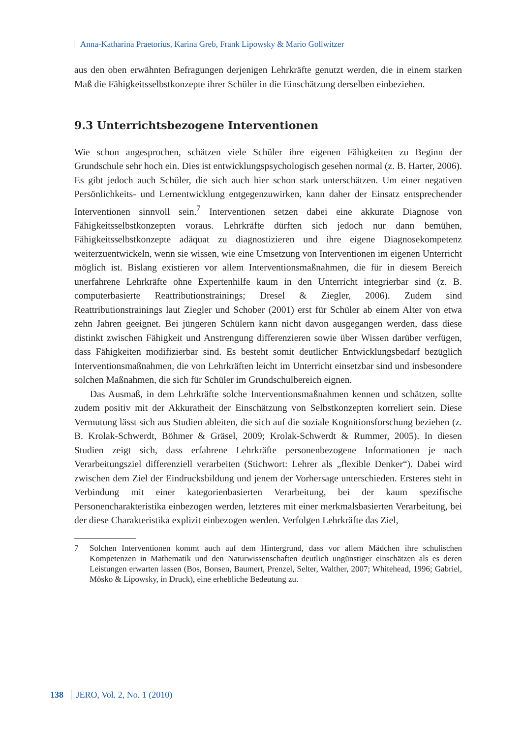Anna-Katharina Praetorius, Karina Greb, Frank Lipowsky & Mario Gollwitzer
aus den oben erwähnten Befragungen derjenigen Lehrkräfte genutzt werden, die in einem starken Maß die Fähigkeitsselbstkonzepte ihrer Schüler in die Einschätzung derselben einbeziehen.
9.3 Unterrichtsbezogene Interventionen
Wie schon angesprochen, schätzen viele Schüler ihre eigenen Fähigkeiten zu Beginn der Grundschule sehr hoch ein. Dies ist entwicklungspsychologisch gesehen normal (z. B. Harter, 2006). Es gibt jedoch auch Schüler, die sich auch hier schon stark unterschätzen. Um einer negativen Persönlichkeits- und Lernentwicklung entgegenzuwirken, kann daher der Einsatz entsprechender Interventionen sinnvoll sein.<sup>7</sup> Interventionen setzen dabei eine akkurate Diagnose von Fähigkeitsselbstkonzepten voraus. Lehrkräfte dürften sich jedoch nur dann bemühen, Fähigkeitsselbstkonzepte adäquat zu diagnostizieren und ihre eigene Diagnosekompetenz weiterzuentwickeln, wenn sie wissen, wie eine Umsetzung von Interventionen im eigenen Unterricht möglich ist. Bislang existieren vor allem Interventionsmaßnahmen, die für in diesem Bereich unerfahrene Lehrkräfte ohne Expertenhilfe kaum in den Unterricht integrierbar sind (z. B. computerbasierte Reattributionstrainings; Dresel & Ziegler, 2006). Zudem sind Reattributionstrainings laut Ziegler und Schober (2001) erst für Schüler ab einem Alter von etwa zehn Jahren geeignet. Bei jüngeren Schülern kann nicht davon ausgegangen werden, dass diese distinkt zwischen Fähigkeit und Anstrengung differenzieren sowie über Wissen darüber verfügen, dass Fähigkeiten modifizierbar sind. Es besteht somit deutlicher Entwicklungsbedarf bezüglich Interventionsmaßnahmen, die von Lehrkräften leicht im Unterricht einsetzbar sind und insbesondere solchen Maßnahmen, die sich für Schüler im Grundschulbereich eignen.
Das Ausmaß, in dem Lehrkräfte solche Interventionsmaßnahmen kennen und schätzen, sollte zudem positiv mit der Akkuratheit der Einschätzung von Selbstkonzepten korreliert sein. Diese Vermutung lässt sich aus Studien ableiten, die sich auf die soziale Kognitionsforschung beziehen (z. B. Krolak-Schwerdt, Böhmer & Gräsel, 2009; Krolak-Schwerdt & Rummer, 2005). In diesen Studien zeigt sich, dass erfahrene Lehrkräfte personenbezogene Informationen je nach Verarbeitungsziel differenziell verarbeiten (Stichwort: Lehrer als „flexible Denker“). Dabei wird zwischen dem Ziel der Eindrucksbildung und jenem der Vorhersage unterschieden. Ersteres steht in Verbindung mit einer kategorienbasierten Verarbeitung, bei der kaum spezifische Personencharakteristika einbezogen werden, letzteres mit einer merkmalsbasierten Verarbeitung, bei der diese Charakteristika explizit einbezogen werden. Verfolgen Lehrkräfte das Ziel,
7 Solchen Interventionen kommt auch auf dem Hintergrund, dass vor allem Mädchen ihre schulischen Kompetenzen in Mathematik und den Naturwissenschaften deutlich ungünstiger einschätzen als es deren Leistungen erwarten lassen (Bos, Bonsen, Baumert, Prenzel, Selter, Walther, 2007; Whitehead, 1996; Gabriel, Mösko & Lipowsky, in Druck), eine erhebliche Bedeutung zu.
138 JERO, Vol. 2, No. 1 (2010)